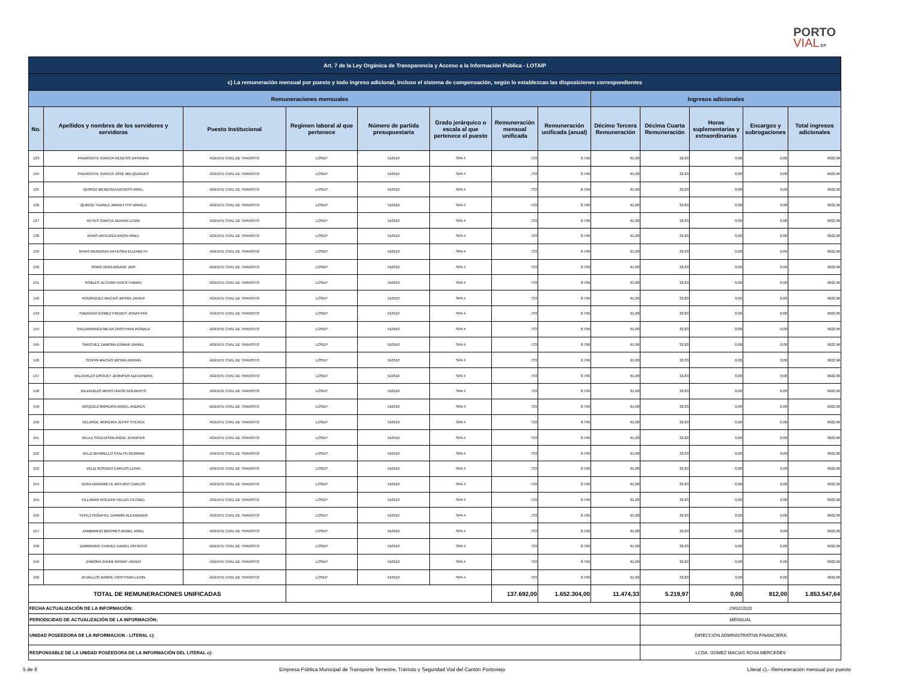PORTO
VIAL EP
| Art. 7 de la Ley Orgánica de Transparencia y Acceso a la Información Pública - LOTAIP | | | | | | | | | | | | |
| c) La remuneración mensual por puesto y todo ingreso adicional, incluso el sistema de compensación, según lo establezcan las disposiciones correspondientes | | | | | | | | | | | | |
| Remuneraciones mensuales | | | | | | | | Ingresos adicionales | | | | |
| No. | Apellidos y nombres de los servidores y servidoras | Puesto Institucional | Regimen laboral al que pertenece | Número de partida presupuestaria | Grado jerárquico o escala al que pertenece el puesto | Remuneración mensual unificada | Remuneración unificada (anual) | Décimo Tercera Remuneración | Décima Cuarta Remuneración | Horas suplementarias y extraordinarias | Encargos y subrogaciones | Total ingresos adicionales |
| 133 | PINARGOTE GARCIA GENESIS DAYANNA | AGENTE CIVIL DE TRANSITO | LOSEP | 510510 | SPA 4 | 733 | 8.796 | 61,08 | 32,83 | 0,00 | 0,00 | 9922,96 |
| 134 | PINARGOTE GARCIA JOSE MELQUIADES | AGENTE CIVIL DE TRANSITO | LOSEP | 510510 | SPA 4 | 733 | 8.796 | 61,08 | 32,83 | 0,00 | 0,00 | 9922,96 |
| 135 | QUIROZ MENDOZA DENNYS ARIEL | AGENTE CIVIL DE TRANSITO | LOSEP | 510510 | SPA 4 | 733 | 8.796 | 61,08 | 32,83 | 0,00 | 0,00 | 9922,96 |
| 136 | QUIROZ TUAREZ JANNETTHY MARILU | AGENTE CIVIL DE TRANSITO | LOSEP | 510510 | SPA 4 | 733 | 8.796 | 61,08 | 32,83 | 0,00 | 0,00 | 9922,96 |
| 137 | REYES GARCIA DERIAN LENIN | AGENTE CIVIL DE TRANSITO | LOSEP | 510510 | SPA 4 | 733 | 8.796 | 61,08 | 32,83 | 0,00 | 0,00 | 9922,96 |
| 138 | RIVAS ARTEAGA NIXON ARIEL | AGENTE CIVIL DE TRANSITO | LOSEP | 510510 | SPA 4 | 733 | 8.796 | 61,08 | 32,83 | 0,00 | 0,00 | 9922,96 |
| 139 | RIVAS MENDOZA KATIUSKA ELIZABETH | AGENTE CIVIL DE TRANSITO | LOSEP | 510510 | SPA 4 | 733 | 8.796 | 61,08 | 32,83 | 0,00 | 0,00 | 9922,96 |
| 140 | RIVAS VERA BRUNO JAIR | AGENTE CIVIL DE TRANSITO | LOSEP | 510510 | SPA 4 | 733 | 8.796 | 61,08 | 32,83 | 0,00 | 0,00 | 9922,96 |
| 141 | ROBLES ALCIVAR ERICK FABIAN | AGENTE CIVIL DE TRANSITO | LOSEP | 510510 | SPA 4 | 733 | 8.796 | 61,08 | 32,83 | 0,00 | 0,00 | 9922,96 |
| 142 | RODRIGUEZ MACIAS BRYAN JAVIER | AGENTE CIVIL DE TRANSITO | LOSEP | 510510 | SPA 4 | 733 | 8.796 | 61,08 | 32,83 | 0,00 | 0,00 | 9922,96 |
| 143 | SABANDO GOMEZ FREDDY JONATHAN | AGENTE CIVIL DE TRANSITO | LOSEP | 510510 | SPA 4 | 733 | 8.796 | 61,08 | 32,83 | 0,00 | 0,00 | 9922,96 |
| 144 | SALDARRIAGA MEJIA CRISTHIAN RONALD | AGENTE CIVIL DE TRANSITO | LOSEP | 510510 | SPA 4 | 733 | 8.796 | 61,08 | 32,83 | 0,00 | 0,00 | 9922,96 |
| 145 | SANCHEZ ZAMORA EDWAR DANIEL | AGENTE CIVIL DE TRANSITO | LOSEP | 510510 | SPA 4 | 733 | 8.796 | 61,08 | 32,83 | 0,00 | 0,00 | 9922,96 |
| 146 | SCIPPA MACIAS BRYAN ADRIAN | AGENTE CIVIL DE TRANSITO | LOSEP | 510510 | SPA 4 | 733 | 8.796 | 61,08 | 32,83 | 0,00 | 0,00 | 9922,96 |
| 147 | VALDIVIEZO DROUET JENNIFER ALEXANDRA | AGENTE CIVIL DE TRANSITO | LOSEP | 510510 | SPA 4 | 733 | 8.796 | 61,08 | 32,83 | 0,00 | 0,00 | 9922,96 |
| 148 | VALDIVIEZO MERO NIXON NOLBERTO | AGENTE CIVIL DE TRANSITO | LOSEP | 510510 | SPA 4 | 733 | 8.796 | 61,08 | 32,83 | 0,00 | 0,00 | 9922,96 |
| 149 | VASQUEZ MOREIRA ANGEL ANDRES | AGENTE CIVIL DE TRANSITO | LOSEP | 510510 | SPA 4 | 733 | 8.796 | 61,08 | 32,83 | 0,00 | 0,00 | 9922,96 |
| 150 | VELARDE MOREIRA JEFRY STEVEN | AGENTE CIVIL DE TRANSITO | LOSEP | 510510 | SPA 4 | 733 | 8.796 | 61,08 | 32,83 | 0,00 | 0,00 | 9922,96 |
| 151 | VELEZ SOLEDISPA ANGIE JENNIFER | AGENTE CIVIL DE TRANSITO | LOSEP | 510510 | SPA 4 | 733 | 8.796 | 61,08 | 32,83 | 0,00 | 0,00 | 9922,96 |
| 152 | VELIZ BERMELLO STALYN GERMAN | AGENTE CIVIL DE TRANSITO | LOSEP | 510510 | SPA 4 | 733 | 8.796 | 61,08 | 32,83 | 0,00 | 0,00 | 9922,96 |
| 153 | VELIZ ROSADO CARLOS LENIN | AGENTE CIVIL DE TRANSITO | LOSEP | 510510 | SPA 4 | 733 | 8.796 | 61,08 | 32,83 | 0,00 | 0,00 | 9922,96 |
| 154 | VERA NAVARRETE ARTURO CARLOS | AGENTE CIVIL DE TRANSITO | LOSEP | 510510 | SPA 4 | 733 | 8.796 | 61,08 | 32,83 | 0,00 | 0,00 | 9922,96 |
| 155 | VILLAMAR ROLDAN VIELKA CECIBEL | AGENTE CIVIL DE TRANSITO | LOSEP | 510510 | SPA 4 | 733 | 8.796 | 61,08 | 32,83 | 0,00 | 0,00 | 9922,96 |
| 156 | YEPEZ PEÑAFIEL DARWIN ALEXANDER | AGENTE CIVIL DE TRANSITO | LOSEP | 510510 | SPA 4 | 733 | 8.796 | 61,08 | 32,83 | 0,00 | 0,00 | 9922,96 |
| 157 | ZAMBRANO BRIONES ANGEL ARIEL | AGENTE CIVIL DE TRANSITO | LOSEP | 510510 | SPA 4 | 733 | 8.796 | 61,08 | 32,83 | 0,00 | 0,00 | 9922,96 |
| 158 | ZAMBRANO CHAVEZ DANIEL PATRICIO | AGENTE CIVIL DE TRANSITO | LOSEP | 510510 | SPA 4 | 733 | 8.796 | 61,08 | 32,83 | 0,00 | 0,00 | 9922,96 |
| 159 | ZAMORA ZHUMI RONNY JAVIER | AGENTE CIVIL DE TRANSITO | LOSEP | 510510 | SPA 4 | 733 | 8.796 | 61,08 | 32,83 | 0,00 | 0,00 | 9922,96 |
| 160 | ZEVALLOS BARRE CRISTHIAN LENIN | AGENTE CIVIL DE TRANSITO | LOSEP | 510510 | SPA 4 | 733 | 8.796 | 61,08 | 32,83 | 0,00 | 0,00 | 9922,96 |
| TOTAL DE REMUNERACIONES UNIFICADAS | | | | | | 137.692,00 | 1.652.304,00 | 11.474,33 | 5.219,97 | 0,00 | 912,00 | 1.853.547,64 |
| FECHA ACTUALIZACIÓN DE LA INFORMACIÓN: | | | | | | | | | 29/02/2020 | | | |
| PERIODICIDAD DE ACTUALIZACIÓN DE LA INFORMACIÓN: | | | | | | | | | MENSUAL | | | |
| UNIDAD POSEEDORA DE LA INFORMACION - LITERAL c): | | | | | | | | | DIRECCIÓN ADMINISTRATIVA FINANCIERA | | | |
| RESPONSABLE DE LA UNIDAD POSEEDORA DE LA INFORMACIÓN DEL LITERAL c): | | | | | | | | | LCDA. GOMEZ MACIAS ROSA MERCEDES | | | |
5 de 6 Empresa Pública Municipal de Transporte Terrestre, Tránisto y Seguridad Vial del Cantón Portoviejo Literal c).- Remuneración mensual por puesto